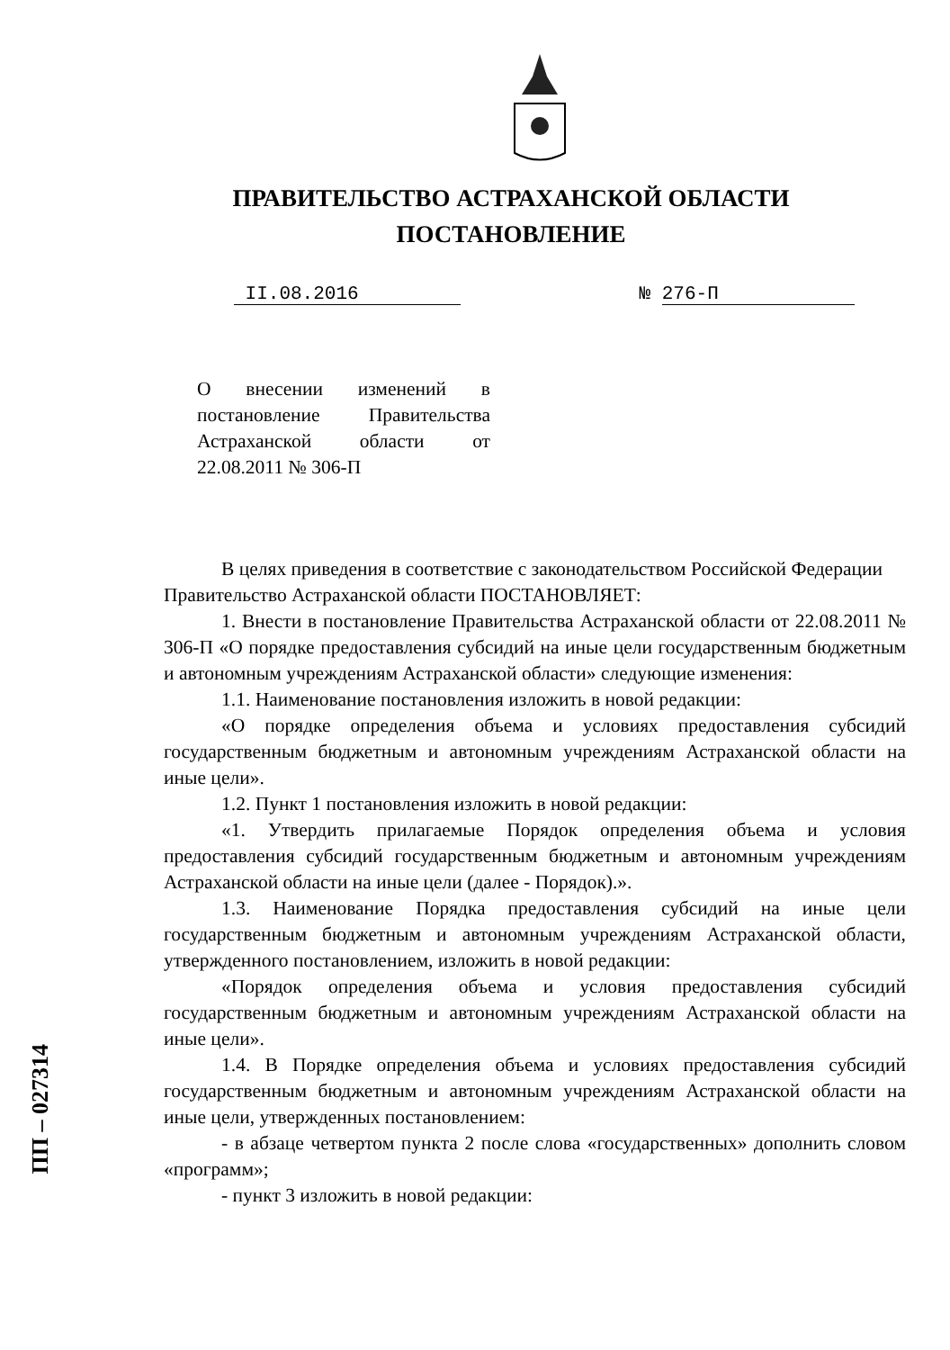ПРАВИТЕЛЬСТВО АСТРАХАНСКОЙ ОБЛАСТИ
ПОСТАНОВЛЕНИЕ
II.08.2016 № 276-П
О внесении изменений в постановление Правительства Астраханской области от 22.08.2011 № 306-П
В целях приведения в соответствие с законодательством Российской Федерации
Правительство Астраханской области ПОСТАНОВЛЯЕТ:
1. Внести в постановление Правительства Астраханской области от 22.08.2011 № 306-П «О порядке предоставления субсидий на иные цели государственным бюджетным и автономным учреждениям Астраханской области» следующие изменения:
1.1. Наименование постановления изложить в новой редакции:
«О порядке определения объема и условиях предоставления субсидий государственным бюджетным и автономным учреждениям Астраханской области на иные цели».
1.2. Пункт 1 постановления изложить в новой редакции:
«1. Утвердить прилагаемые Порядок определения объема и условия предоставления субсидий государственным бюджетным и автономным учреждениям Астраханской области на иные цели (далее - Порядок).».
1.3. Наименование Порядка предоставления субсидий на иные цели государственным бюджетным и автономным учреждениям Астраханской области, утвержденного постановлением, изложить в новой редакции:
«Порядок определения объема и условия предоставления субсидий государственным бюджетным и автономным учреждениям Астраханской области на иные цели».
1.4. В Порядке определения объема и условиях предоставления субсидий государственным бюджетным и автономным учреждениям Астраханской области на иные цели, утвержденных постановлением:
- в абзаце четвертом пункта 2 после слова «государственных» дополнить словом «программ»;
- пункт 3 изложить в новой редакции:
ПП – 027314